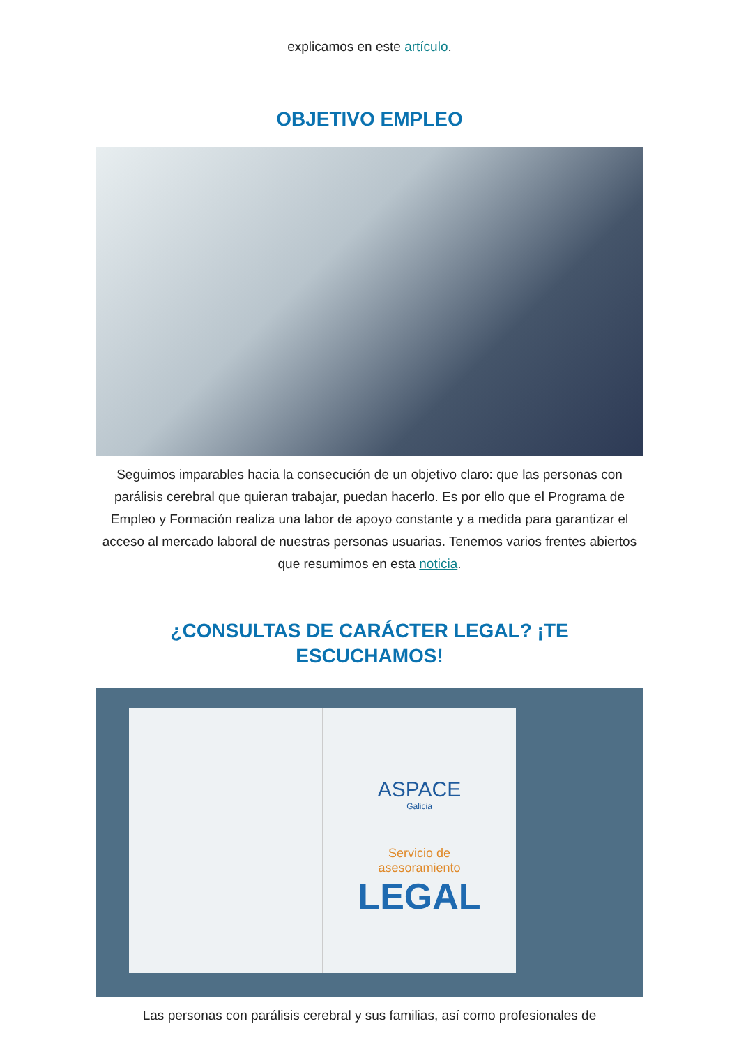explicamos en este artículo.
OBJETIVO EMPLEO
Seguimos imparables hacia la consecución de un objetivo claro: que las personas con parálisis cerebral que quieran trabajar, puedan hacerlo. Es por ello que el Programa de Empleo y Formación realiza una labor de apoyo constante y a medida para garantizar el acceso al mercado laboral de nuestras personas usuarias. Tenemos varios frentes abiertos que resumimos en esta noticia.
¿CONSULTAS DE CARÁCTER LEGAL? ¡TE ESCUCHAMOS!
ASPACE
Galicia
Servicio de
asesoramiento
LEGAL
Las personas con parálisis cerebral y sus familias, así como profesionales de